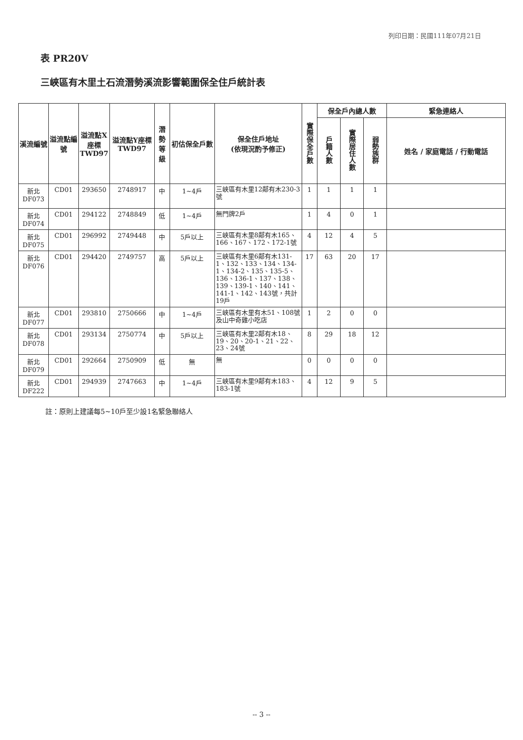列印日期：民國111年07月21日
表 PR20V
三峽區有木里土石流潛勢溪流影響範圍保全住戶統計表
| 溪流編號 | 溢流點編號 | 溢流點X座標 TWD97 | 溢流點Y座標 TWD97 | 潛勢等級 | 初估保全戶數 | 保全住戶地址 (依現況酌予修正) | 實際保全戶數 | 保全戶內總人數 | | | 緊急連絡人 |
| --- | --- | --- | --- | --- | --- | --- | --- | --- | --- | --- | --- |
| | | | | | | | | 戶籍人數 | 實際居住人數 | 弱勢族群 | 姓名 / 家庭電話 / 行動電話 |
| 新北 DF073 | CD01 | 293650 | 2748917 | 中 | 1~4戶 | 三峽區有木里12鄰有木230-3號 | 1 | 1 | 1 | 1 | |
| 新北 DF074 | CD01 | 294122 | 2748849 | 低 | 1~4戶 | 無門牌2戶 | 1 | 4 | 0 | 1 | |
| 新北 DF075 | CD01 | 296992 | 2749448 | 中 | 5戶以上 | 三峽區有木里8鄰有木165、166、167、172、172-1號 | 4 | 12 | 4 | 5 | |
| 新北 DF076 | CD01 | 294420 | 2749757 | 高 | 5戶以上 | 三峽區有木里6鄰有木131-1、132、133、134、134-1、134-2、135、135-5、136、136-1、137、138、139、139-1、140、141、141-1、142、143號，共計19戶 | 17 | 63 | 20 | 17 | |
| 新北 DF077 | CD01 | 293810 | 2750666 | 中 | 1~4戶 | 三峽區有木里有木51、108號及山中奇雞小吃店 | 1 | 2 | 0 | 0 | |
| 新北 DF078 | CD01 | 293134 | 2750774 | 中 | 5戶以上 | 三峽區有木里2鄰有木18、19、20、20-1、21、22、23、24號 | 8 | 29 | 18 | 12 | |
| 新北 DF079 | CD01 | 292664 | 2750909 | 低 | 無 | 無 | 0 | 0 | 0 | 0 | |
| 新北 DF222 | CD01 | 294939 | 2747663 | 中 | 1~4戶 | 三峽區有木里9鄰有木183、183-1號 | 4 | 12 | 9 | 5 | |
註：原則上建議每5~10戶至少設1名緊急聯絡人
-- 3 --